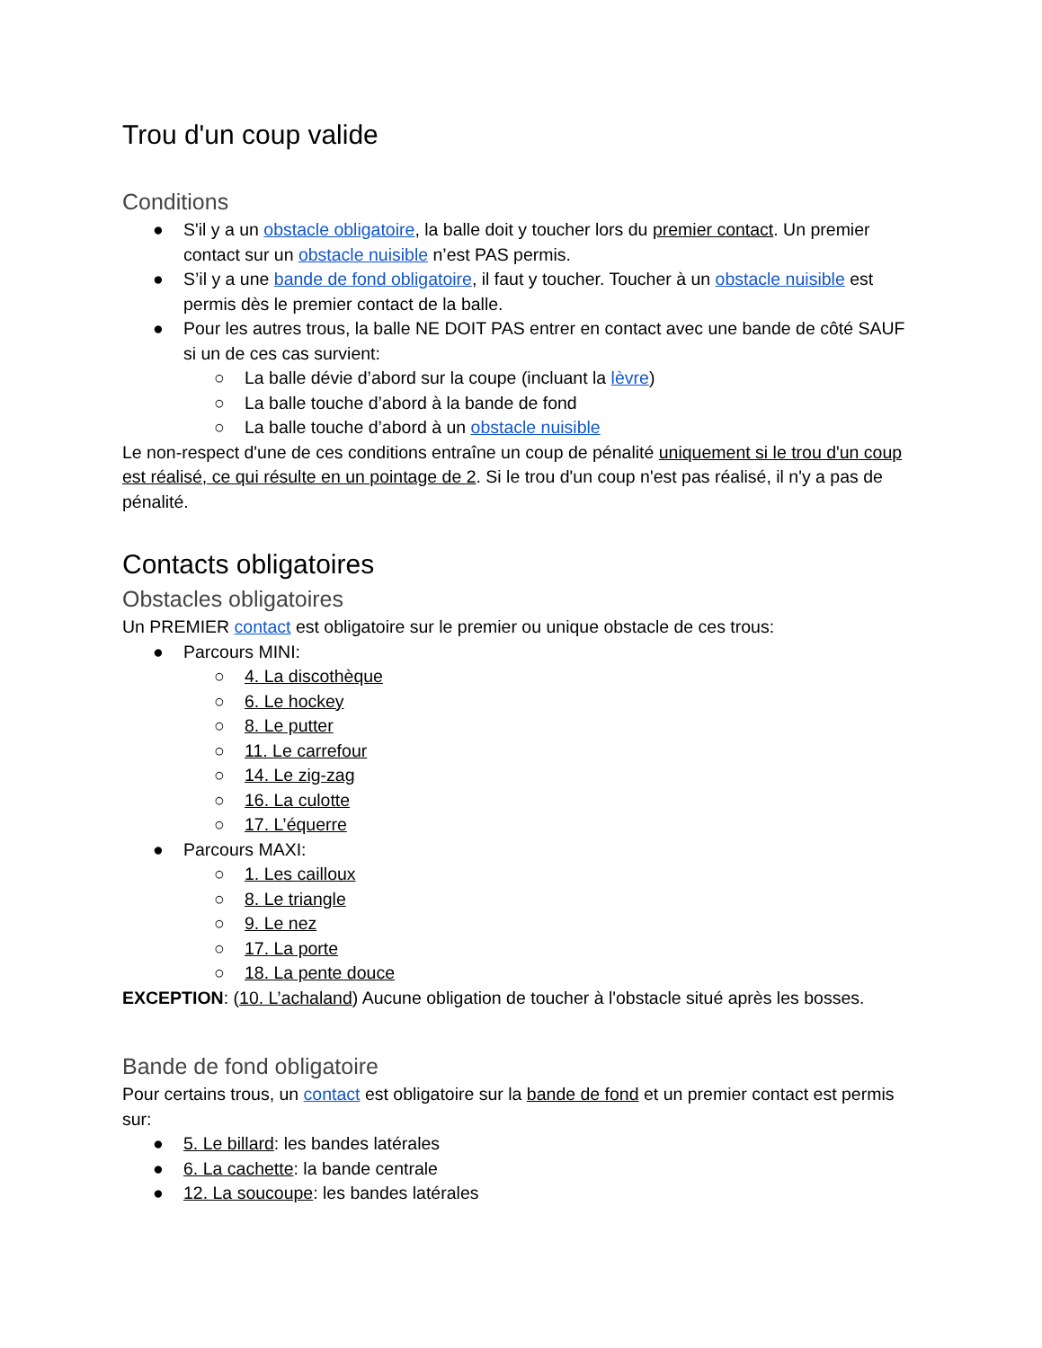Trou d'un coup valide
Conditions
● S'il y a un obstacle obligatoire, la balle doit y toucher lors du premier contact. Un premier contact sur un obstacle nuisible n’est PAS permis.
● S’il y a une bande de fond obligatoire, il faut y toucher. Toucher à un obstacle nuisible est permis dès le premier contact de la balle.
● Pour les autres trous, la balle NE DOIT PAS entrer en contact avec une bande de côté SAUF si un de ces cas survient:
○ La balle dévie d’abord sur la coupe (incluant la lèvre)
○ La balle touche d’abord à la bande de fond
○ La balle touche d’abord à un obstacle nuisible
Le non-respect d'une de ces conditions entraîne un coup de pénalité uniquement si le trou d'un coup est réalisé, ce qui résulte en un pointage de 2. Si le trou d'un coup n'est pas réalisé, il n'y a pas de pénalité.
Contacts obligatoires
Obstacles obligatoires
Un PREMIER contact est obligatoire sur le premier ou unique obstacle de ces trous:
● Parcours MINI:
○ 4. La discothèque
○ 6. Le hockey
○ 8. Le putter
○ 11. Le carrefour
○ 14. Le zig-zag
○ 16. La culotte
○ 17. L’équerre
● Parcours MAXI:
○ 1. Les cailloux
○ 8. Le triangle
○ 9. Le nez
○ 17. La porte
○ 18. La pente douce
EXCEPTION: (10. L’achaland) Aucune obligation de toucher à l'obstacle situé après les bosses.
Bande de fond obligatoire
Pour certains trous, un contact est obligatoire sur la bande de fond et un premier contact est permis sur:
● 5. Le billard: les bandes latérales
● 6. La cachette: la bande centrale
● 12. La soucoupe: les bandes latérales